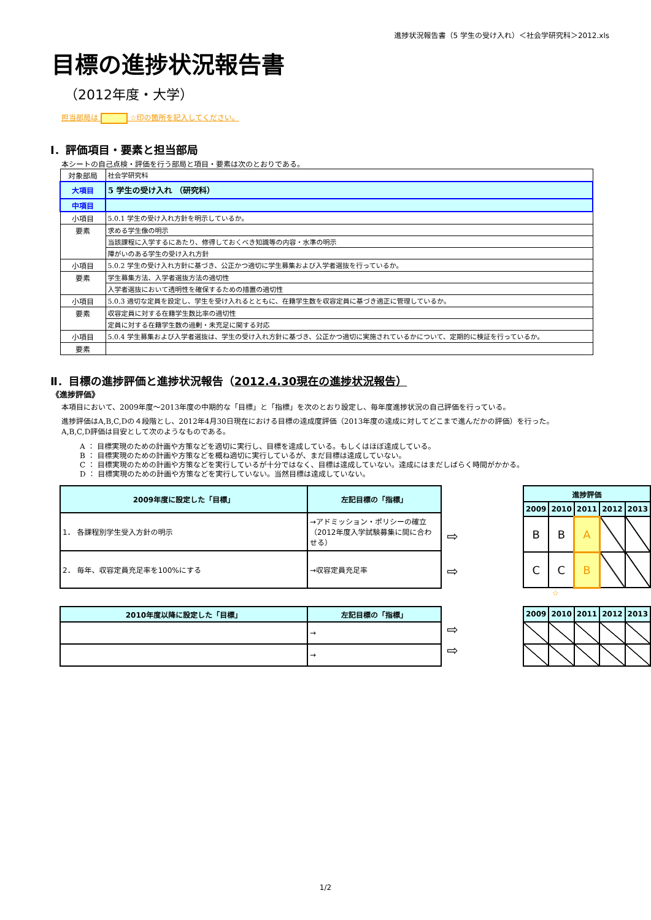進捗状況報告書（5 学生の受け入れ）＜社会学研究科＞2012.xls
目標の進捗状況報告書
（2012年度・大学）
担当部局は ☆印の箇所を記入してください。
Ⅰ．評価項目・要素と担当部局
本シートの自己点検・評価を行う部局と項目・要素は次のとおりである。
| 対象部局 | 社会学研究科 |
| 大項目 | 5 学生の受け入れ （研究科） |
| 中項目 | |
| 小項目 | 5.0.1 学生の受け入れ方針を明示しているか。 |
| 要素 | 求める学生像の明示 |
| | 当該課程に入学するにあたり、修得しておくべき知識等の内容・水準の明示 |
| | 障がいのある学生の受け入れ方針 |
| 小項目 | 5.0.2 学生の受け入れ方針に基づき、公正かつ適切に学生募集および入学者選抜を行っているか。 |
| 要素 | 学生募集方法、入学者選抜方法の適切性 |
| | 入学者選抜において透明性を確保するための措置の適切性 |
| 小項目 | 5.0.3 適切な定員を設定し、学生を受け入れるとともに、在籍学生数を収容定員に基づき適正に管理しているか。 |
| 要素 | 収容定員に対する在籍学生数比率の適切性 |
| | 定員に対する在籍学生数の過剰・未充足に関する対応 |
| 小項目 | 5.0.4 学生募集および入学者選抜は、学生の受け入れ方針に基づき、公正かつ適切に実施されているかについて、定期的に検証を行っているか。 |
| 要素 | |
Ⅱ．目標の進捗評価と進捗状況報告（2012.4.30現在の進捗状況報告）
《進捗評価》
本項目において、2009年度～2013年度の中期的な「目標」と「指標」を次のとおり設定し、毎年度進捗状況の自己評価を行っている。
進捗評価はA,B,C,Dの４段階とし、2012年4月30日現在における目標の達成度評価（2013年度の達成に対してどこまで進んだかの評価）を行った。
A,B,C,D評価は目安として次のようなものである。
A ： 目標実現のための計画や方策などを適切に実行し、目標を達成している。もしくはほぼ達成している。
B ： 目標実現のための計画や方策などを概ね適切に実行しているが、まだ目標は達成していない。
C ： 目標実現のための計画や方策などを実行しているが十分ではなく、目標は達成していない。達成にはまだしばらく時間がかかる。
D ： 目標実現のための計画や方策などを実行していない。当然目標は達成していない。
| 2009年度に設定した「目標」 | 左記目標の「指標」 |
| --- | --- |
| 1． 各課程別学生受入方針の明示 | →アドミッション・ポリシーの確立（2012年度入学試験募集に間に合わせる） |
| 2． 毎年、収容定員充足率を100%にする | →収容定員充足率 |
⇨
⇨
| 進捗評価 | | | | |
| --- | --- | --- | --- | --- |
| 2009 | 2010 | 2011 | 2012 | 2013 |
| B | B | A | | |
| C | C | B | | |
☆
| 2010年度以降に設定した「目標」 | 左記目標の「指標」 |
| --- | --- |
| | → |
| | → |
⇨
⇨
| 2009 | 2010 | 2011 | 2012 | 2013 |
| --- | --- | --- | --- | --- |
1/2